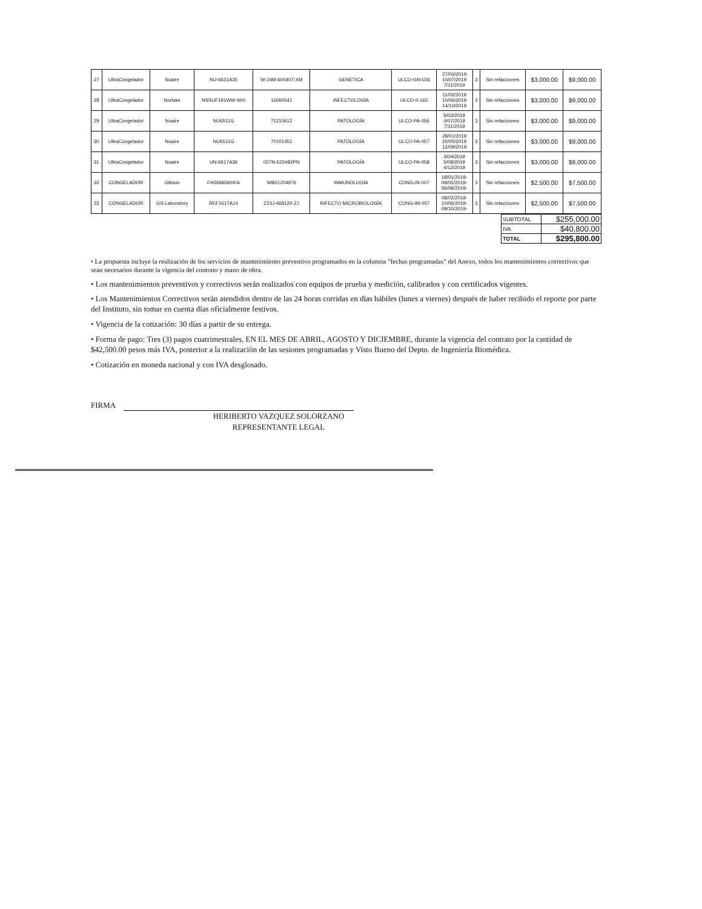| 27 | UltraCongelador | Nuaire | NU-6621A35 | W-24M-600407-XM | GENETICA | ULCO-GN-026 | 27/03/2019 10/07/2019 7/11/2019 | 3 | Sin refacciones | $3,000.00 | $9,000.00 |
| 28 | UltraCongelador | Norlake | NSSUF191WW W/0 | 12060541 | INFECTOLOGÍA | ULCO-II-165 | 11/02/2019 10/06/2019 14/10/2019 | 3 | Sin refacciones | $3,000.00 | $9,000.00 |
| 29 | UltraCongelador | Nuaire | NU6511G | 71210612 | PATOLOGÍA | ULCO-PA-056 | 6/03/2019 4/07/2019 7/11/2019 | 3 | Sin refacciones | $3,000.00 | $9,000.00 |
| 30 | UltraCongelador | Nuaire | NU6511G | 70101451 | PATOLOGÍA | ULCO-PA-057 | 28/01/2019 20/05/2019 12/09/2019 | 3 | Sin refacciones | $3,000.00 | $9,000.00 |
| 31 | UltraCongelador | Nuaire | UN-6617A36 | 027N-623482PN | PATOLOGÍA | ULCO-PA-058 | 3/04/2019 5/08/2019 4/12/2019 | 3 | Sin refacciones | $3,000.00 | $9,000.00 |
| 32 | CONGELADOR | Gibson | FH26M6WHFA | WB01204976 | INMUNOLOGÍA | CONG-IN-007 | 18/01/2019- 09/05/2019- 06/09/2019- | 3 | Sin refacciones | $2,500.00 | $7,500.00 |
| 33 | CONGELADOR | GS-Laboratory | REF1617A14 | Z23J-468120-ZJ | INFECTO MICROBIOLOGÍA | CONG-IM-057 | 08/02/2019- 10/06/2019- 09/10/2019- | 3 | Sin refacciones | $2,500.00 | $7,500.00 |
| SUBTOTAL | $255,000.00 |
| IVA | $40,800.00 |
| TOTAL | $295,800.00 |
• La propuesta incluye la realización de los servicios de mantenimiento preventivo programados en la columna "fechas programadas" del Anexo, todos los mantenimientos correctivos que sean necesarios durante la vigencia del contrato y mano de obra.
• Los mantenimientos preventivos y correctivos serán realizados con equipos de prueba y medición, calibrados y con certificados vigentes.
• Los Mantenimientos Correctivos serán atendidos dentro de las 24 horas corridas en días hábiles (lunes a viernes) después de haber recibido el reporte por parte del Instituto, sin tomar en cuenta días oficialmente festivos.
• Vigencia de la cotización: 30 días a partir de su entrega.
• Forma de pago: Tres (3) pagos cuatrimestrales, EN EL MES DE ABRIL, AGOSTO Y DICIEMBRE, durante la vigencia del contrato por la cantidad de $42,500.00 pesos más IVA, posterior a la realización de las sesiones programadas y Visto Bueno del Depto. de Ingeniería Biomédica.
• Cotización en moneda nacional y con IVA desglosado.
FIRMA
HERIBERTO VAZQUEZ SOLORZANO
REPRESENTANTE LEGAL